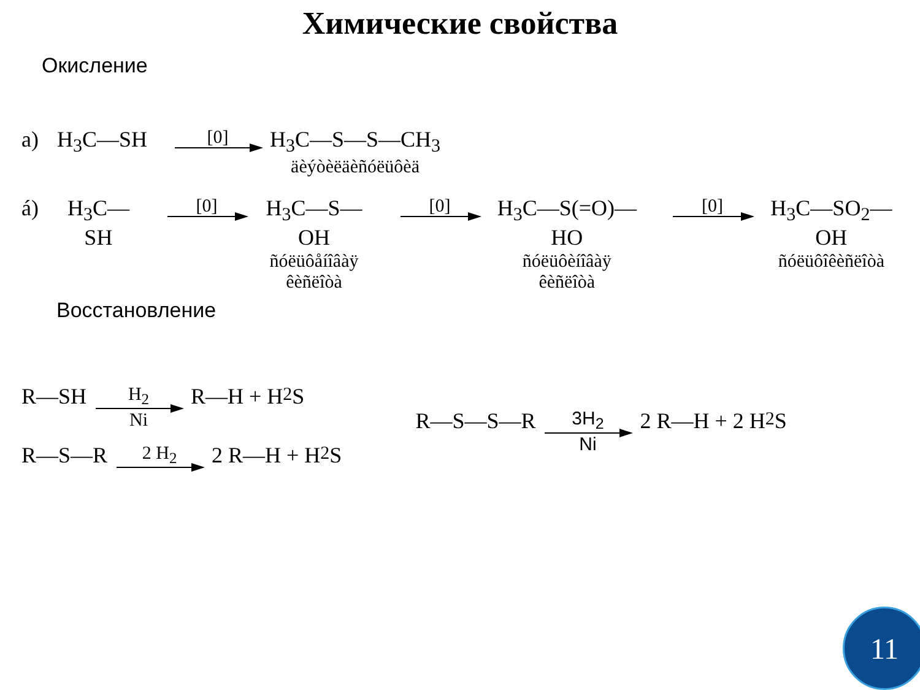Химические свойства
Окисление
a) H<sub>3</sub>C—SH
[0]
H<sub>3</sub>C—S—S—CH<sub>3</sub>
äèýòèëäèñóëüôèä
á) H<sub>3</sub>C—SH
[0]
H<sub>3</sub>C—S—OH
ñóëüôåíîâàÿ
êèñëîòà
[0]
H<sub>3</sub>C—S(=O)—HO
ñóëüôèíîâàÿ
êèñëîòà
[0]
H<sub>3</sub>C—SO<sub>2</sub>—OH
ñóëüôîêèñëîòà
Восстановление
R—SH
H<sub>2</sub> Ni
R—H + H<sub>2</sub>S
R—S—R
2 H<sub>2</sub>
2 R—H + H<sub>2</sub>S
R—S—S—R
3H<sub>2</sub> Ni
2 R—H + 2 H<sub>2</sub>S
11